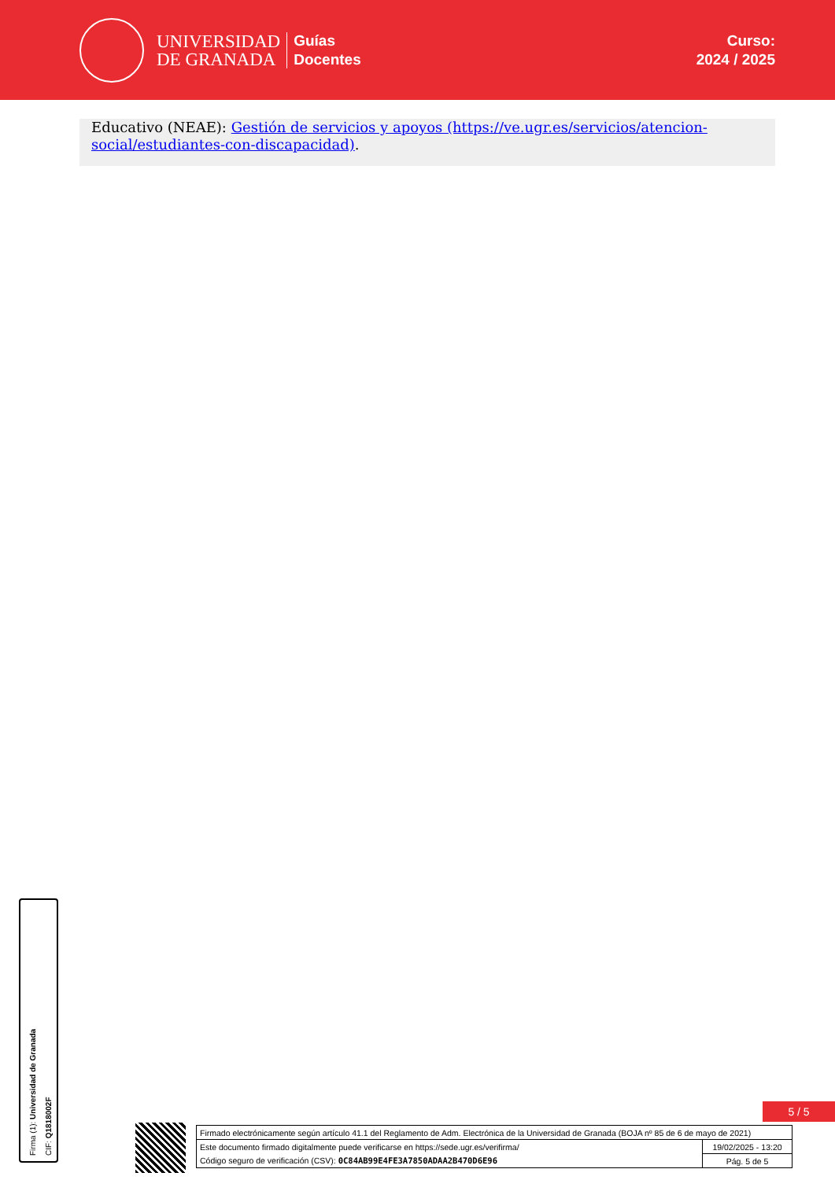UNIVERSIDAD
DE GRANADA
Guías
Docentes
Curso:
2024 / 2025
Educativo (NEAE): Gestión de servicios y apoyos (https://ve.ugr.es/servicios/atencion-social/estudiantes-con-discapacidad).
Firma (1): Universidad de Granada
CIF: Q1818002F
5 / 5
| Firmado electrónicamente según artículo 41.1 del Reglamento de Adm. Electrónica de la Universidad de Granada (BOJA nº 85 de 6 de mayo de 2021) | |
| Este documento firmado digitalmente puede verificarse en https://sede.ugr.es/verifirma/ | 19/02/2025 - 13:20 |
| Código seguro de verificación (CSV): 0C84AB99E4FE3A7850ADAA2B470D6E96 | Pág. 5 de 5 |